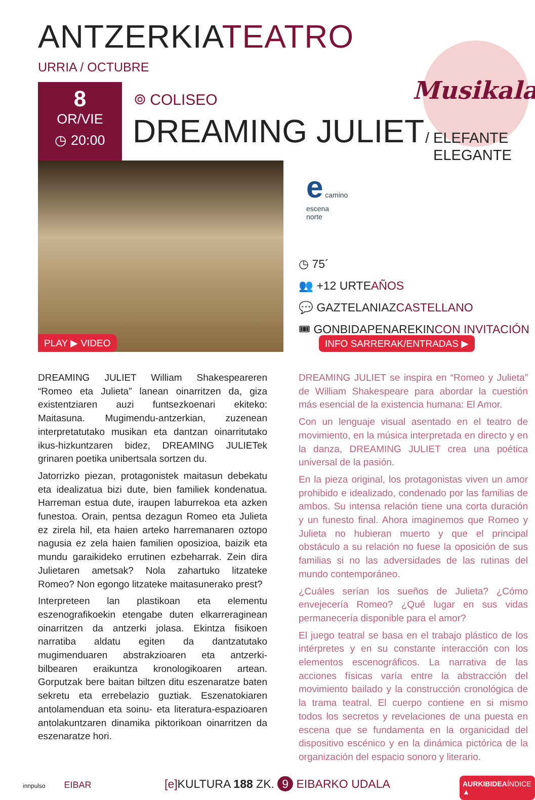ANTZERKIATEATRO
URRIA / OCTUBRE
8
OR/VIE
◷ 20:00
Musikala
⌾ COLISEO
DREAMING JULIET
/ ELEFANTE
ELEGANTE
PLAY ▶ VIDEO
e camino
escena
norte
◷ 75´
👥 +12 URTEAÑOS
💬 GAZTELANIAZCASTELLANO
🎟 GONBIDAPENAREKINCON INVITACIÓN
INFO SARRERAK/ENTRADAS ▶
DREAMING JULIET William Shakespeareren “Romeo eta Julieta” lanean oinarritzen da, giza existentziaren auzi funtsezkoenari ekiteko: Maitasuna. Mugimendu-antzerkian, zuzenean interpretatutako musikan eta dantzan oinarritutako ikus-hizkuntzaren bidez, DREAMING JULIETek grinaren poetika unibertsala sortzen du.
Jatorrizko piezan, protagonistek maitasun debekatu eta idealizatua bizi dute, bien familiek kondenatua. Harreman estua dute, iraupen laburrekoa eta azken funestoa. Orain, pentsa dezagun Romeo eta Julieta ez zirela hil, eta haien arteko harremanaren oztopo nagusia ez zela haien familien oposizioa, baizik eta mundu garaikideko errutinen ezbeharrak. Zein dira Julietaren ametsak? Nola zahartuko litzateke Romeo? Non egongo litzateke maitasunerako prest?
Interpreteen lan plastikoan eta elementu eszenografikoekin etengabe duten elkarreraginean oinarritzen da antzerki jolasa. Ekintza fisikoen narratiba aldatu egiten da dantzatutako mugimenduaren abstrakzioaren eta antzerki-bilbearen eraikuntza kronologikoaren artean. Gorputzak bere baitan biltzen ditu eszenaratze baten sekretu eta errebelazio guztiak. Eszenatokiaren antolamenduan eta soinu- eta literatura-espazioaren antolakuntzaren dinamika piktorikoan oinarritzen da eszenaratze hori.
DREAMING JULIET se inspira en “Romeo y Julieta” de William Shakespeare para abordar la cuestión más esencial de la existencia humana: El Amor.
Con un lenguaje visual asentado en el teatro de movimiento, en la música interpretada en directo y en la danza, DREAMING JULIET crea una poética universal de la pasión.
En la pieza original, los protagonistas viven un amor prohibido e idealizado, condenado por las familias de ambos. Su intensa relación tiene una corta duración y un funesto final. Ahora imaginemos que Romeo y Julieta no hubieran muerto y que el principal obstáculo a su relación no fuese la oposición de sus familias si no las adversidades de las rutinas del mundo contemporáneo.
¿Cuáles serían los sueños de Julieta? ¿Cómo envejecería Romeo? ¿Qué lugar en sus vidas permanecería disponible para el amor?
El juego teatral se basa en el trabajo plástico de los intérpretes y en su constante interacción con los elementos escenográficos. La narrativa de las acciones físicas varía entre la abstracción del movimiento bailado y la construcción cronológica de la trama teatral. El cuerpo contiene en si mismo todos los secretos y revelaciones de una puesta en escena que se fundamenta en la organicidad del dispositivo escénico y en la dinámica pictórica de la organización del espacio sonoro y literario.
innpulso EIBAR
[e] KULTURA 188 ZK. 9 EIBARKO UDALA
AURKIBIDEAÍNDICE ▲